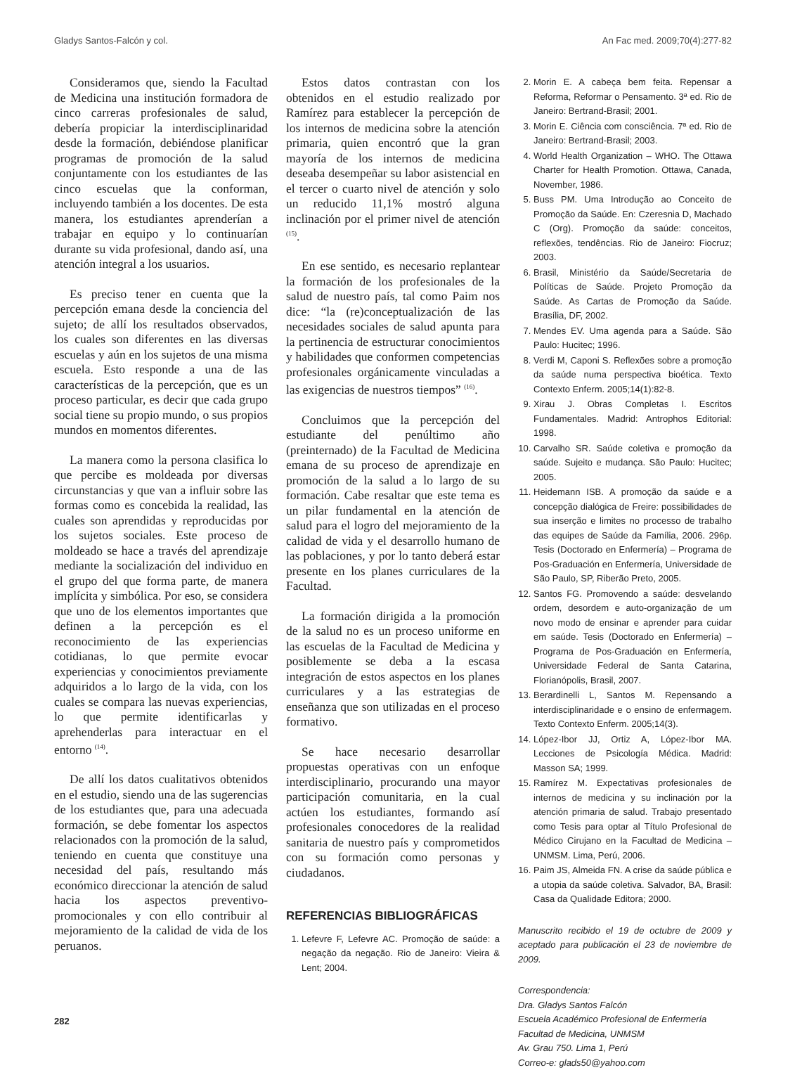Gladys Santos-Falcón y col. An Fac med. 2009;70(4):277-82
Consideramos que, siendo la Facultad de Medicina una institución formadora de cinco carreras profesionales de salud, debería propiciar la interdisciplinaridad desde la formación, debiéndose planificar programas de promoción de la salud conjuntamente con los estudiantes de las cinco escuelas que la conforman, incluyendo también a los docentes. De esta manera, los estudiantes aprenderían a trabajar en equipo y lo continuarían durante su vida profesional, dando así, una atención integral a los usuarios.
Es preciso tener en cuenta que la percepción emana desde la conciencia del sujeto; de allí los resultados observados, los cuales son diferentes en las diversas escuelas y aún en los sujetos de una misma escuela. Esto responde a una de las características de la percepción, que es un proceso particular, es decir que cada grupo social tiene su propio mundo, o sus propios mundos en momentos diferentes.
La manera como la persona clasifica lo que percibe es moldeada por diversas circunstancias y que van a influir sobre las formas como es concebida la realidad, las cuales son aprendidas y reproducidas por los sujetos sociales. Este proceso de moldeado se hace a través del aprendizaje mediante la socialización del individuo en el grupo del que forma parte, de manera implícita y simbólica. Por eso, se considera que uno de los elementos importantes que definen a la percepción es el reconocimiento de las experiencias cotidianas, lo que permite evocar experiencias y conocimientos previamente adquiridos a lo largo de la vida, con los cuales se compara las nuevas experiencias, lo que permite identificarlas y aprehenderlas para interactuar en el entorno <sup>(14)</sup>.
De allí los datos cualitativos obtenidos en el estudio, siendo una de las sugerencias de los estudiantes que, para una adecuada formación, se debe fomentar los aspectos relacionados con la promoción de la salud, teniendo en cuenta que constituye una necesidad del país, resultando más económico direccionar la atención de salud hacia los aspectos preventivo-promocionales y con ello contribuir al mejoramiento de la calidad de vida de los peruanos.
Estos datos contrastan con los obtenidos en el estudio realizado por Ramírez para establecer la percepción de los internos de medicina sobre la atención primaria, quien encontró que la gran mayoría de los internos de medicina deseaba desempeñar su labor asistencial en el tercer o cuarto nivel de atención y solo un reducido 11,1% mostró alguna inclinación por el primer nivel de atención <sup>(15)</sup>.
En ese sentido, es necesario replantear la formación de los profesionales de la salud de nuestro país, tal como Paim nos dice: “la (re)conceptualización de las necesidades sociales de salud apunta para la pertinencia de estructurar conocimientos y habilidades que conformen competencias profesionales orgánicamente vinculadas a las exigencias de nuestros tiempos” <sup>(16)</sup>.
Concluimos que la percepción del estudiante del penúltimo año (preinternado) de la Facultad de Medicina emana de su proceso de aprendizaje en promoción de la salud a lo largo de su formación. Cabe resaltar que este tema es un pilar fundamental en la atención de salud para el logro del mejoramiento de la calidad de vida y el desarrollo humano de las poblaciones, y por lo tanto deberá estar presente en los planes curriculares de la Facultad.
La formación dirigida a la promoción de la salud no es un proceso uniforme en las escuelas de la Facultad de Medicina y posiblemente se deba a la escasa integración de estos aspectos en los planes curriculares y a las estrategias de enseñanza que son utilizadas en el proceso formativo.
Se hace necesario desarrollar propuestas operativas con un enfoque interdisciplinario, procurando una mayor participación comunitaria, en la cual actúen los estudiantes, formando así profesionales conocedores de la realidad sanitaria de nuestro país y comprometidos con su formación como personas y ciudadanos.
REFERENCIAS BIBLIOGRÁFICAS
1. Lefevre F, Lefevre AC. Promoção de saúde: a negação da negação. Rio de Janeiro: Vieira & Lent; 2004.
2. Morin E. A cabeça bem feita. Repensar a Reforma, Reformar o Pensamento. 3ª ed. Rio de Janeiro: Bertrand-Brasil; 2001.
3. Morin E. Ciência com consciência. 7ª ed. Rio de Janeiro: Bertrand-Brasil; 2003.
4. World Health Organization – WHO. The Ottawa Charter for Health Promotion. Ottawa, Canada, November, 1986.
5. Buss PM. Uma Introdução ao Conceito de Promoção da Saúde. En: Czeresnia D, Machado C (Org). Promoção da saúde: conceitos, reflexões, tendências. Rio de Janeiro: Fiocruz; 2003.
6. Brasil, Ministério da Saúde/Secretaria de Políticas de Saúde. Projeto Promoção da Saúde. As Cartas de Promoção da Saúde. Brasília, DF, 2002.
7. Mendes EV. Uma agenda para a Saúde. São Paulo: Hucitec; 1996.
8. Verdi M, Caponi S. Reflexões sobre a promoção da saúde numa perspectiva bioética. Texto Contexto Enferm. 2005;14(1):82-8.
9. Xirau J. Obras Completas I. Escritos Fundamentales. Madrid: Antrophos Editorial: 1998.
10. Carvalho SR. Saúde coletiva e promoção da saúde. Sujeito e mudança. São Paulo: Hucitec; 2005.
11. Heidemann ISB. A promoção da saúde e a concepção dialógica de Freire: possibilidades de sua inserção e limites no processo de trabalho das equipes de Saúde da Família, 2006. 296p. Tesis (Doctorado en Enfermería) – Programa de Pos-Graduación en Enfermería, Universidade de São Paulo, SP, Riberão Preto, 2005.
12. Santos FG. Promovendo a saúde: desvelando ordem, desordem e auto-organização de um novo modo de ensinar e aprender para cuidar em saúde. Tesis (Doctorado en Enfermería) – Programa de Pos-Graduación en Enfermería, Universidade Federal de Santa Catarina, Florianópolis, Brasil, 2007.
13. Berardinelli L, Santos M. Repensando a interdisciplinaridade e o ensino de enfermagem. Texto Contexto Enferm. 2005;14(3).
14. López-Ibor JJ, Ortiz A, López-Ibor MA. Lecciones de Psicología Médica. Madrid: Masson SA; 1999.
15. Ramírez M. Expectativas profesionales de internos de medicina y su inclinación por la atención primaria de salud. Trabajo presentado como Tesis para optar al Título Profesional de Médico Cirujano en la Facultad de Medicina –UNMSM. Lima, Perú, 2006.
16. Paim JS, Almeida FN. A crise da saúde pública e a utopia da saúde coletiva. Salvador, BA, Brasil: Casa da Qualidade Editora; 2000.
Manuscrito recibido el 19 de octubre de 2009 y aceptado para publicación el 23 de noviembre de 2009.
Correspondencia:
Dra. Gladys Santos Falcón
Escuela Académico Profesional de Enfermería
Facultad de Medicina, UNMSM
Av. Grau 750. Lima 1, Perú
Correo-e: glads50@yahoo.com
282